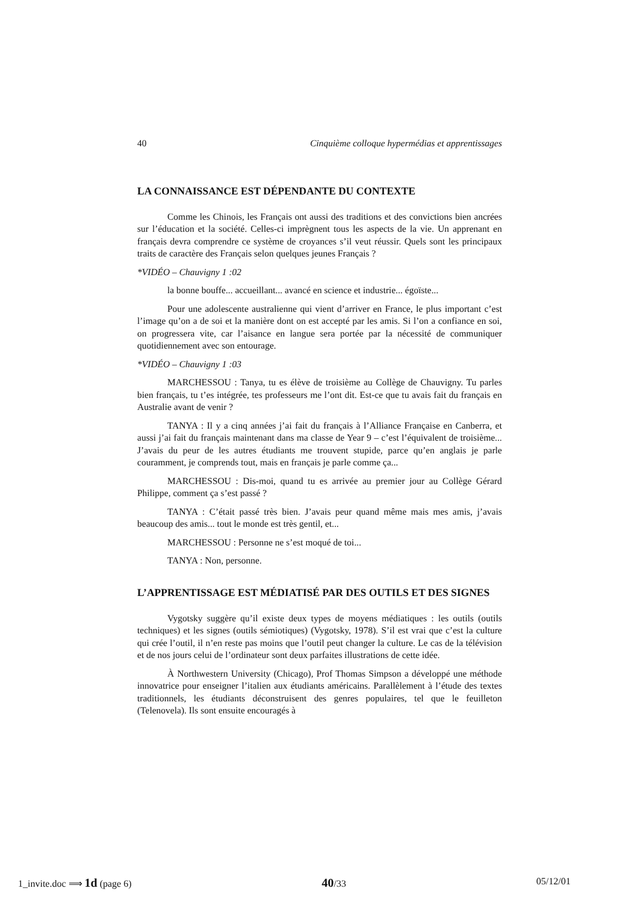40 Cinquième colloque hypermédias et apprentissages
LA CONNAISSANCE EST DÉPENDANTE DU CONTEXTE
Comme les Chinois, les Français ont aussi des traditions et des convictions bien ancrées sur l’éducation et la société. Celles-ci imprègnent tous les aspects de la vie. Un apprenant en français devra comprendre ce système de croyances s’il veut réussir. Quels sont les principaux traits de caractère des Français selon quelques jeunes Français ?
*VIDÉO – Chauvigny 1 :02
la bonne bouffe... accueillant... avancé en science et industrie... égoïste...
Pour une adolescente australienne qui vient d’arriver en France, le plus important c’est l’image qu’on a de soi et la manière dont on est accepté par les amis. Si l’on a confiance en soi, on progressera vite, car l’aisance en langue sera portée par la nécessité de communiquer quotidiennement avec son entourage.
*VIDÉO – Chauvigny 1 :03
MARCHESSOU : Tanya, tu es élève de troisième au Collège de Chauvigny. Tu parles bien français, tu t’es intégrée, tes professeurs me l’ont dit. Est-ce que tu avais fait du français en Australie avant de venir ?
TANYA : Il y a cinq années j’ai fait du français à l’Alliance Française en Canberra, et aussi j’ai fait du français maintenant dans ma classe de Year 9 – c’est l’équivalent de troisième... J’avais du peur de les autres étudiants me trouvent stupide, parce qu’en anglais je parle couramment, je comprends tout, mais en français je parle comme ça...
MARCHESSOU : Dis-moi, quand tu es arrivée au premier jour au Collège Gérard Philippe, comment ça s’est passé ?
TANYA : C’était passé très bien. J’avais peur quand même mais mes amis, j’avais beaucoup des amis... tout le monde est très gentil, et...
MARCHESSOU : Personne ne s’est moqué de toi...
TANYA : Non, personne.
L’APPRENTISSAGE EST MÉDIATISÉ PAR DES OUTILS ET DES SIGNES
Vygotsky suggère qu’il existe deux types de moyens médiatiques : les outils (outils techniques) et les signes (outils sémiotiques) (Vygotsky, 1978). S’il est vrai que c’est la culture qui crée l’outil, il n’en reste pas moins que l’outil peut changer la culture. Le cas de la télévision et de nos jours celui de l’ordinateur sont deux parfaites illustrations de cette idée.
À Northwestern University (Chicago), Prof Thomas Simpson a développé une méthode innovatrice pour enseigner l’italien aux étudiants américains. Parallèlement à l’étude des textes traditionnels, les étudiants déconstruisent des genres populaires, tel que le feuilleton (Telenovela). Ils sont ensuite encouragés à
1_invite.doc ⟹ 1d (page 6) 40/33 05/12/01